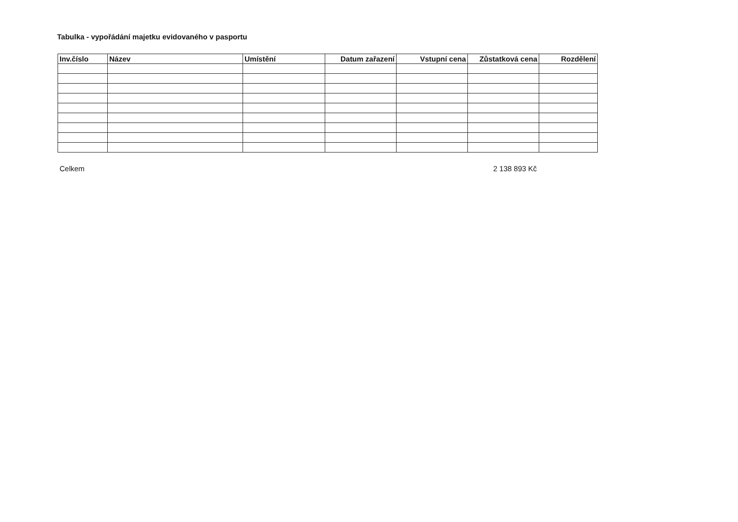Tabulka - vypořádání majetku evidovaného v pasportu
| Inv.číslo | Název | Umístění | Datum zařazení | Vstupní cena | Zůstatková cena | Rozdělení |
| --- | --- | --- | --- | --- | --- | --- |
Celkem 2 138 893 Kč